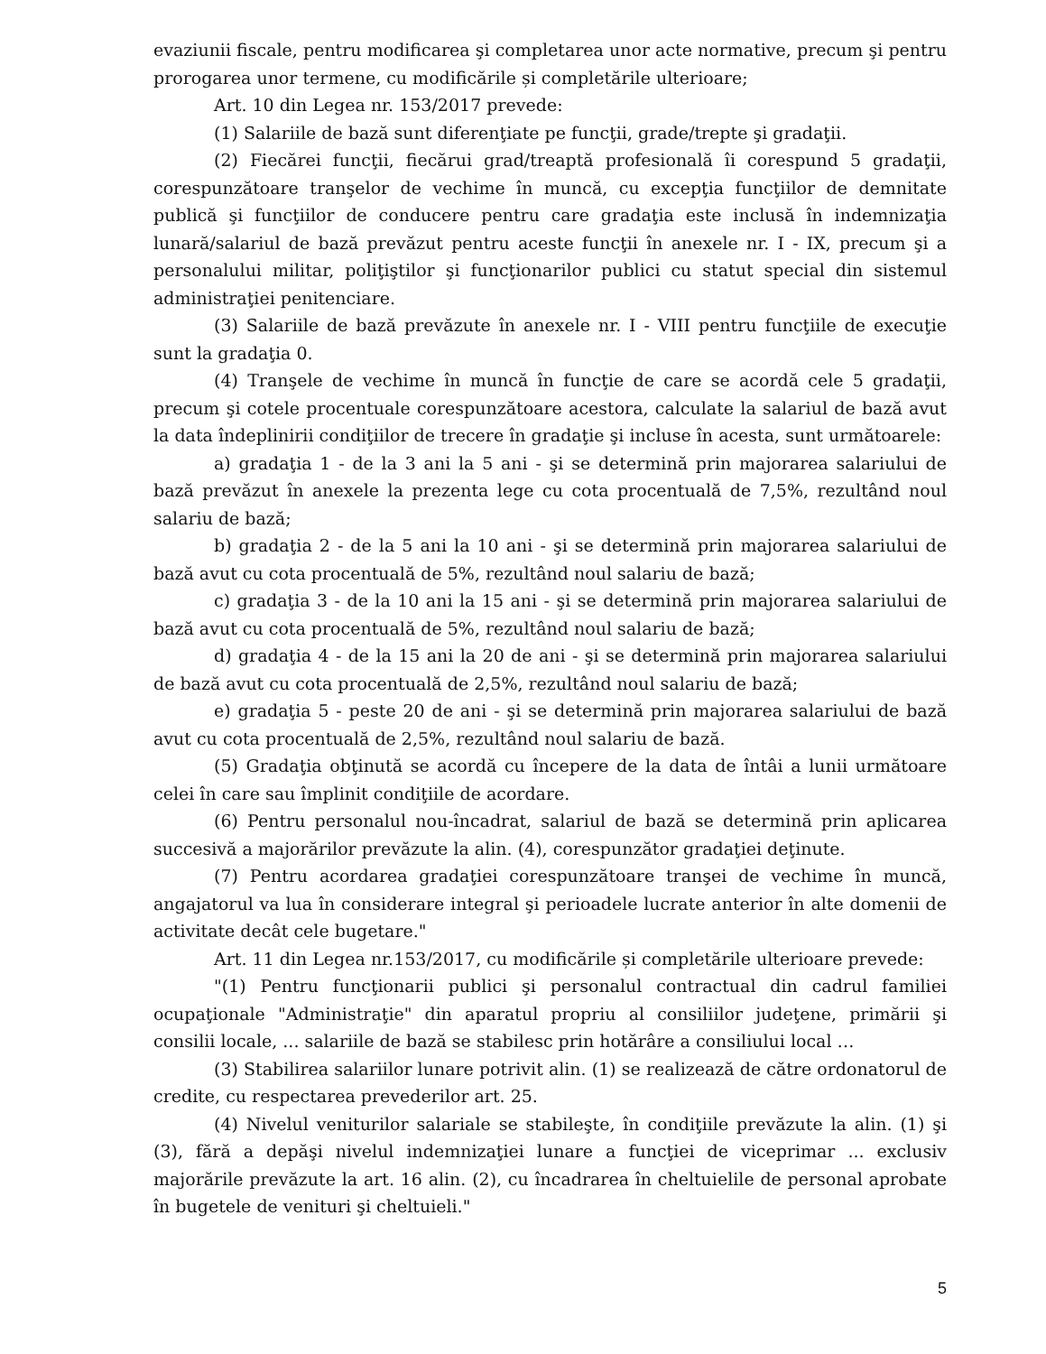evaziunii fiscale, pentru modificarea şi completarea unor acte normative, precum şi pentru prorogarea unor termene, cu modificările și completările ulterioare;
Art. 10 din Legea nr. 153/2017 prevede:
(1) Salariile de bază sunt diferenţiate pe funcţii, grade/trepte şi gradaţii.
(2) Fiecărei funcţii, fiecărui grad/treaptă profesională îi corespund 5 gradaţii, corespunzătoare tranşelor de vechime în muncă, cu excepţia funcţiilor de demnitate publică şi funcţiilor de conducere pentru care gradaţia este inclusă în indemnizaţia lunară/salariul de bază prevăzut pentru aceste funcţii în anexele nr. I - IX, precum şi a personalului militar, poliţiştilor şi funcţionarilor publici cu statut special din sistemul administraţiei penitenciare.
(3) Salariile de bază prevăzute în anexele nr. I - VIII pentru funcţiile de execuţie sunt la gradaţia 0.
(4) Tranşele de vechime în muncă în funcţie de care se acordă cele 5 gradaţii, precum şi cotele procentuale corespunzătoare acestora, calculate la salariul de bază avut la data îndeplinirii condiţiilor de trecere în gradaţie şi incluse în acesta, sunt următoarele:
a) gradaţia 1 - de la 3 ani la 5 ani - şi se determină prin majorarea salariului de bază prevăzut în anexele la prezenta lege cu cota procentuală de 7,5%, rezultând noul salariu de bază;
b) gradaţia 2 - de la 5 ani la 10 ani - şi se determină prin majorarea salariului de bază avut cu cota procentuală de 5%, rezultând noul salariu de bază;
c) gradaţia 3 - de la 10 ani la 15 ani - şi se determină prin majorarea salariului de bază avut cu cota procentuală de 5%, rezultând noul salariu de bază;
d) gradaţia 4 - de la 15 ani la 20 de ani - şi se determină prin majorarea salariului de bază avut cu cota procentuală de 2,5%, rezultând noul salariu de bază;
e) gradaţia 5 - peste 20 de ani - şi se determină prin majorarea salariului de bază avut cu cota procentuală de 2,5%, rezultând noul salariu de bază.
(5) Gradaţia obţinută se acordă cu începere de la data de întâi a lunii următoare celei în care sau împlinit condiţiile de acordare.
(6) Pentru personalul nou-încadrat, salariul de bază se determină prin aplicarea succesivă a majorărilor prevăzute la alin. (4), corespunzător gradaţiei deţinute.
(7) Pentru acordarea gradaţiei corespunzătoare tranşei de vechime în muncă, angajatorul va lua în considerare integral şi perioadele lucrate anterior în alte domenii de activitate decât cele bugetare."
Art. 11 din Legea nr.153/2017, cu modificările și completările ulterioare prevede:
"(1) Pentru funcţionarii publici şi personalul contractual din cadrul familiei ocupaţionale "Administraţie" din aparatul propriu al consiliilor judeţene, primării şi consilii locale, ... salariile de bază se stabilesc prin hotărâre a consiliului local …
(3) Stabilirea salariilor lunare potrivit alin. (1) se realizează de către ordonatorul de credite, cu respectarea prevederilor art. 25.
(4) Nivelul veniturilor salariale se stabileşte, în condiţiile prevăzute la alin. (1) şi (3), fără a depăşi nivelul indemnizaţiei lunare a funcţiei de viceprimar ... exclusiv majorările prevăzute la art. 16 alin. (2), cu încadrarea în cheltuielile de personal aprobate în bugetele de venituri şi cheltuieli."
5